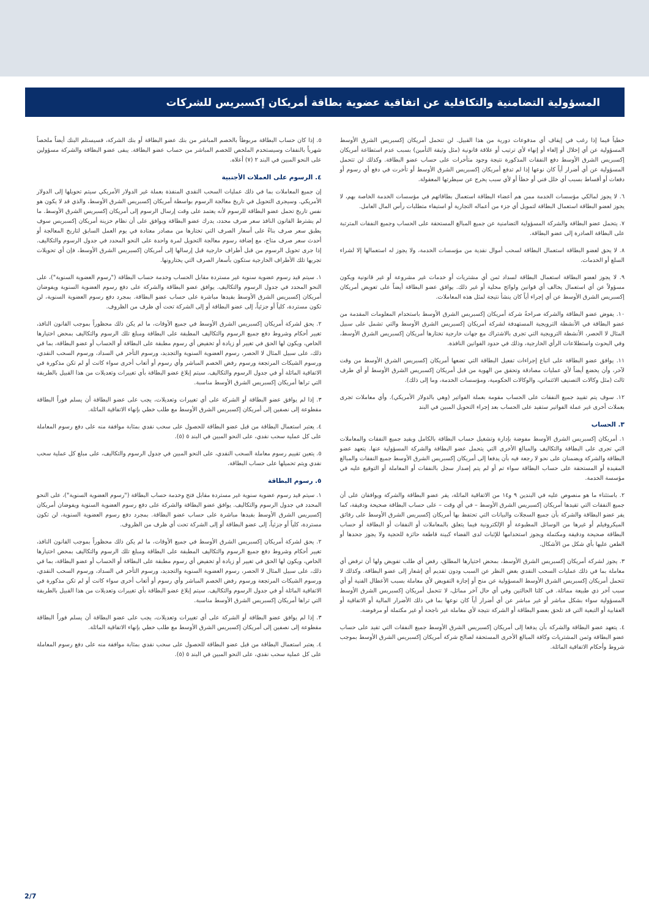المسؤولية التضامنية والتكافلية عن اتفاقية عضوية بطاقة أمريكان إكسبريس للشركات
خطياً فيما إذا رغب في إيقاف أي مدفوعات دورية من هذا القبيل. لن تتحمل أمريكان إكسبريس الشرق الأوسط المسؤولية عن أي إخلال أو إلغاء أو إنهاء لأي ترتيب أو علاقة قانونية (مثل وثيقة التأمين) بسبب عدم استطاعة أمريكان إكسبريس الشرق الأوسط دفع النفقات المذكورة نتيجة وجود متأخرات على حساب عضو البطاقة. وكذلك لن تتحمل المسؤولية عن أي أضرار أياً كان نوعها إذا لم تدفع أمريكان إكسبريس الشرق الأوسط أو تأخرت في دفع أي رسوم أو دفعات أو أقساط بسبب أي خلل فني أو خطأ أو لأي سبب يخرج عن سيطرتها المعقولة.
٦. لا يجوز لمالكي مؤسسات الخدمة ممن هم أعضاء البطاقة استعمال بطاقاتهم في مؤسسات الخدمة الخاصة بهم، لا يجوز لعضو البطاقة استعمال البطاقة لتمويل أي جزء من أعماله التجارية أو استيفاء متطلبات رأس المال العامل.
٧. يتحمل عضو البطاقة والشركة المسؤولية التضامنية عن جميع المبالغ المستحقة على الحساب وجميع النفقات المترتبة على البطاقة الصادرة إلى عضو البطاقة.
٨. لا يحق لعضو البطاقة استعمال البطاقة لسحب أموال نقدية من مؤسسات الخدمة، ولا يجوز له استعمالها إلا لشراء السلع أو الخدمات.
٩. لا يجوز لعضو البطاقة استعمال البطاقة لسداد ثمن أي مشتريات أو خدمات غير مشروعة أو غير قانونية ويكون مسؤولاً عن أي استعمال يخالف أي قوانين ولوائح محلية أو غير ذلك. يوافق عضو البطاقة أيضاً على تعويض أمريكان إكسبريس الشرق الأوسط عن أي إجراء أياً كان ينشأ نتيجة لمثل هذه المعاملات.
١٠. يفوض عضو البطاقة والشركة صراحةً شركة أمريكان إكسبريس الشرق الأوسط باستخدام المعلومات المقدمة من عضو البطاقة في الأنشطة الترويجية المستهدفة لشركة أمريكان إكسبريس الشرق الأوسط والتي تشمل على سبيل المثال لا الحصر، الأنشطة الترويجية التي تجرى بالاشتراك مع جهات خارجية تختارها أمريكان إكسبريس الشرق الأوسط، وفي البحوث واستطلاعات الرأي الخارجية، وذلك في حدود القوانين النافذة.
١١. يوافق عضو البطاقة على اتباع إجراءات تفعيل البطاقة التي تضعها أمريكان إكسبريس الشرق الأوسط من وقت لآخر، وأن يخضع أيضاً لأي عمليات مصادقة وتحقق من الهوية من قبل أمريكان إكسبريس الشرق الأوسط أو أي طرف ثالث (مثل وكالات التصنيف الائتماني، والوكالات الحكومية، ومؤسسات الخدمة، وما إلى ذلك).
١٢. سوف يتم تقييد جميع النفقات على الحساب مقومة بعملة الفواتير (وهي بالدولار الأمريكي). وأي معاملات تجرى بعملات أخرى غير عملة الفواتير ستقيد على الحساب بعد إجراء التحويل المبين في البند
٣. الحساب
١. أمريكان إكسبريس الشرق الأوسط مفوضة بإدارة وتشغيل حساب البطاقة بالكامل وبقيد جميع النفقات والمعاملات التي تجرى على البطاقة والتكاليف والمبالغ الأخرى التي يتحمل عضو البطاقة والشركة المسؤولية عنها. يتعهد عضو البطاقة والشركة ويضمنان على نحو لا رجعة فيه بأن يدفعا إلى أمريكان إكسبريس الشرق الأوسط جميع النفقات والمبالغ المقيدة أو المستحقة على حساب البطاقة سواء تم أو لم يتم إصدار سجل بالنفقات أو المعاملة أو التوقيع عليه في مؤسسة الخدمة.
٢. باستثناء ما هو منصوص عليه في البندين ٩ و١٤ من الاتفاقية الماثلة، يقر عضو البطاقة والشركة ويوافقان على أن جميع النفقات التي تقيدها أمريكان إكسبريس الشرق الأوسط – في أي وقت – على حساب البطاقة صحيحة ودقيقة، كما يقر عضو البطاقة والشركة بأن جميع السجلات والبيانات التي تحتفظ بها أمريكان إكسبريس الشرق الأوسط على رقائق الميكروفيلم أو غيرها من الوسائل المطبوعة أو الإلكترونية فيما يتعلق بالمعاملات أو النفقات أو البطاقة أو حساب البطاقة صحيحة ودقيقة ومكتملة ويجوز استخدامها للإثبات لدى القضاء كبينة قاطعة حائزة للحجية ولا يجوز جحدها أو الطعن عليها بأي شكل من الأشكال.
٣. يجوز لشركة أمريكان إكسبريس الشرق الأوسط، بمحض اختيارها المطلق، رفض أي طلب تفويض ولها أن ترفض أي معاملة بما في ذلك عمليات السحب النقدي بغض النظر عن السبب ودون تقديم أي إشعار إلى عضو البطاقة. وكذلك لا تتحمل أمريكان إكسبريس الشرق الأوسط المسؤولية عن منح أو إجازة التفويض لأي معاملة بسبب الأعطال الفنية أو أي سبب آخر ذي طبيعة مماثلة. في كلتا الحالتين وفي أي حال آخر مماثل، لا تتحمل أمريكان إكسبريس الشرق الأوسط المسؤولية سواء بشكل مباشر أو غير مباشر عن أي أضرار أياً كان نوعها بما في ذلك الأضرار المالية أو الاتفاقية أو العقابية أو التبعية التي قد تلحق بعضو البطاقة أو الشركة نتيجة لأي معاملة غير ناجحة أو غير مكتملة أو مرفوضة.
٤. يتعهد عضو البطاقة والشركة بأن يدفعا إلى أمريكان إكسبريس الشرق الأوسط جميع النفقات التي تقيد على حساب عضو البطاقة وثمن المشتريات وكافة المبالغ الأخرى المستحقة لصالح شركة أمريكان إكسبريس الشرق الأوسط بموجب شروط وأحكام الاتفاقية الماثلة.
٥. إذا كان حساب البطاقة مربوطاً بالخصم المباشر من بنك عضو البطاقة أو بنك الشركة، فسيستلم البنك أيضاً ملخصاً شهرياً بالنفقات وسيستخدم الملخص للخصم المباشر من حساب عضو البطاقة. يبقى عضو البطاقة والشركة مسؤولين على النحو المبين في البند ٢ (٧) أعلاه.
٤. الرسوم على العملات الأجنبية
إن جميع المعاملات بما في ذلك عمليات السحب النقدي المنفذة بعملة غير الدولار الأمريكي سيتم تحويلها إلى الدولار الأمريكي. وسيجرى التحويل في تاريخ معالجة الرسوم بواسطة أمريكان إكسبريس الشرق الأوسط، والذي قد لا يكون هو نفس تاريخ تحمل عضو البطاقة للرسوم لأنه يعتمد على وقت إرسال الرسوم إلى أمريكان إكسبريس الشرق الأوسط. ما لم يشترط القانون النافذ سعر صرف محدد، يدرك عضو البطاقة ويوافق على أن نظام خزينة أمريكان إكسبريس سوف يطبق سعر صرف بناءً على أسعار الصرف التي تختارها من مصادر معتادة في يوم العمل السابق لتاريخ المعالجة أو أحدث سعر صرف متاح، مع إضافة رسوم معالجة التحويل لمرة واحدة على النحو المحدد في جدول الرسوم والتكاليف. إذا جرى تحويل الرسوم من قبل أطراف خارجية قبل إرسالها إلى أمريكان إكسبريس الشرق الأوسط، فإن أي تحويلات تجريها تلك الأطراف الخارجية ستكون بأسعار الصرف التي يختارونها.
١. سيتم قيد رسوم عضوية سنوية غير مستردة مقابل الحساب وخدمة حساب البطاقة ("رسوم العضوية السنوية")، على النحو المحدد في جدول الرسوم والتكاليف. يوافق عضو البطاقة والشركة على دفع رسوم العضوية السنوية ويفوضان أمريكان إكسبريس الشرق الأوسط بقيدها مباشرة على حساب عضو البطاقة. بمجرد دفع رسوم العضوية السنوية، لن تكون مستردة، كلياً أو جزئياً، إلى عضو البطاقة أو إلى الشركة تحت أي ظرف من الظروف.
٢. يحق لشركة أمريكان إكسبريس الشرق الأوسط في جميع الأوقات، ما لم يكن ذلك محظوراً بموجب القانون النافذ، تغيير أحكام وشروط دفع جميع الرسوم والتكاليف المطبقة على البطاقة ومبلغ تلك الرسوم والتكاليف بمحض اختيارها الخاص، ويكون لها الحق في تغيير أو زيادة أو تخفيض أي رسوم مطبقة على البطاقة أو الحساب أو عضو البطاقة، بما في ذلك، على سبيل المثال لا الحصر، رسوم العضوية السنوية والتجديد، ورسوم التأخر في السداد، ورسوم السحب النقدي، ورسوم الشيكات المرتجعة ورسوم رفض الخصم المباشر وأي رسوم أو أتعاب أخرى سواء كانت أو لم تكن مذكورة في الاتفاقية الماثلة أو في جدول الرسوم والتكاليف. سيتم إبلاغ عضو البطاقة بأي تغييرات وتعديلات من هذا القبيل بالطريقة التي تراها أمريكان إكسبريس الشرق الأوسط مناسبة.
٣. إذا لم يوافق عضو البطاقة أو الشركة على أي تغييرات وتعديلات، يجب على عضو البطاقة أن يسلم فوراً البطاقة مقطوعة إلى نصفين إلى أمريكان إكسبريس الشرق الأوسط مع طلب خطي بإنهاء الاتفاقية الماثلة.
٤. يعتبر استعمال البطاقة من قبل عضو البطاقة للحصول على سحب نقدي بمثابة موافقة منه على دفع رسوم المعاملة على كل عملية سحب نقدي، على النحو المبين في البند ٥ (٥).
٥. يتعين تقييم رسوم معاملة السحب النقدي، على النحو المبين في جدول الرسوم والتكاليف، على مبلغ كل عملية سحب نقدي ويتم تحميلها على حساب البطاقة.
٥. رسوم البطاقة
١. سيتم قيد رسوم عضوية سنوية غير مستردة مقابل فتح وخدمة حساب البطاقة ("رسوم العضوية السنوية")، على النحو المحدد في جدول الرسوم والتكاليف. يوافق عضو البطاقة والشركة على دفع رسوم العضوية السنوية ويفوضان أمريكان إكسبريس الشرق الأوسط بقيدها مباشرة على حساب عضو البطاقة. بمجرد دفع رسوم العضوية السنوية، لن تكون مستردة، كلياً أو جزئياً، إلى عضو البطاقة أو إلى الشركة تحت أي ظرف من الظروف.
٢. يحق لشركة أمريكان إكسبريس الشرق الأوسط في جميع الأوقات، ما لم يكن ذلك محظوراً بموجب القانون النافذ، تغيير أحكام وشروط دفع جميع الرسوم والتكاليف المطبقة على البطاقة ومبلغ تلك الرسوم والتكاليف بمحض اختيارها الخاص، ويكون لها الحق في تغيير أو زيادة أو تخفيض أي رسوم مطبقة على البطاقة أو الحساب أو عضو البطاقة، بما في ذلك، على سبيل المثال لا الحصر، رسوم العضوية السنوية والتجديد، ورسوم التأخر في السداد، ورسوم السحب النقدي، ورسوم الشيكات المرتجعة ورسوم رفض الخصم المباشر وأي رسوم أو أتعاب أخرى سواء كانت أو لم تكن مذكورة في الاتفاقية الماثلة أو في جدول الرسوم والتكاليف. سيتم إبلاغ عضو البطاقة بأي تغييرات وتعديلات من هذا القبيل بالطريقة التي تراها أمريكان إكسبريس الشرق الأوسط مناسبة.
٣. إذا لم يوافق عضو البطاقة أو الشركة على أي تغييرات وتعديلات، يجب على عضو البطاقة أن يسلم فوراً البطاقة مقطوعة إلى نصفين إلى أمريكان إكسبريس الشرق الأوسط مع طلب خطي بإنهاء الاتفاقية الماثلة.
٤. يعتبر استعمال البطاقة من قبل عضو البطاقة للحصول على سحب نقدي بمثابة موافقة منه على دفع رسوم المعاملة على كل عملية سحب نقدي، على النحو المبين في البند ٥ (٥).
2/7